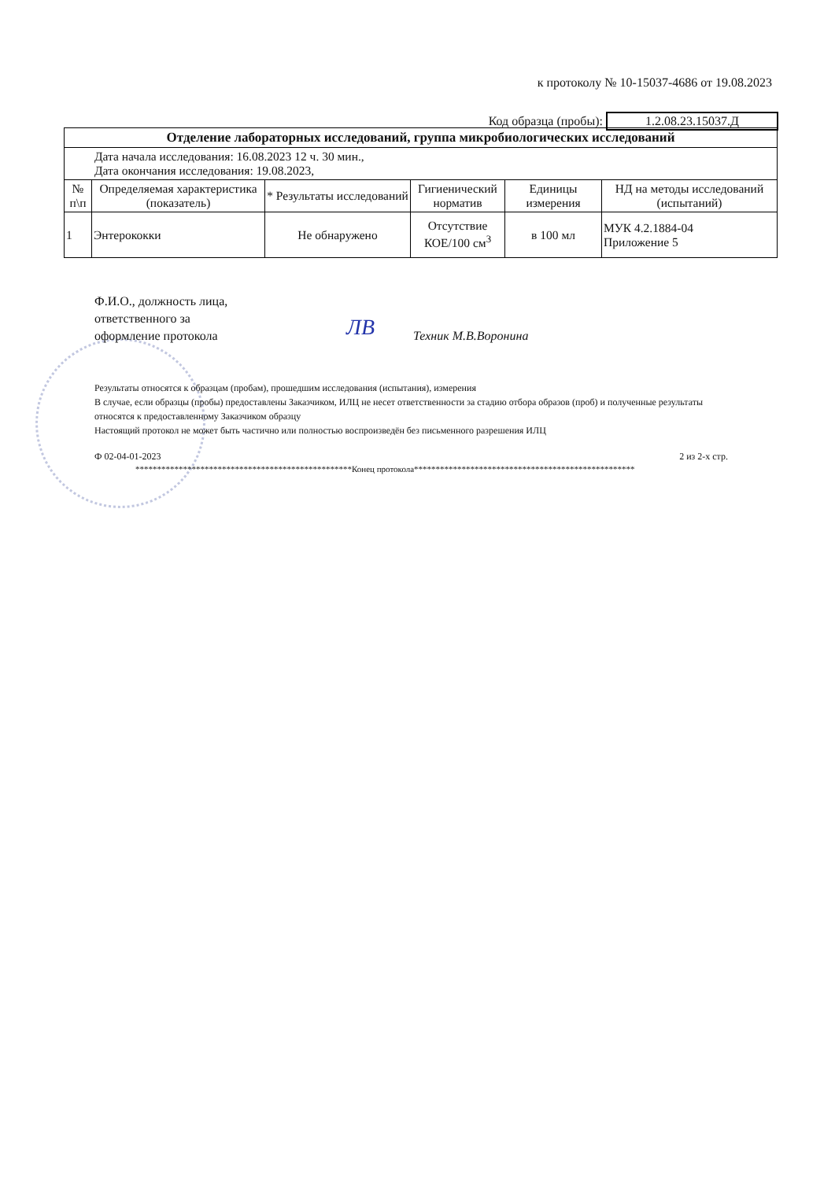к протоколу № 10-15037-4686 от 19.08.2023
Код образца (пробы): 1.2.08.23.15037.Д
| Отделение лабораторных исследований, группа микробиологических исследований | | | | | |
| Дата начала исследования: 16.08.2023 12 ч. 30 мин., Дата окончания исследования: 19.08.2023, | | | | | |
| № п\п | Определяемая характеристика (показатель) | * Результаты исследований | Гигиенический норматив | Единицы измерения | НД на методы исследований (испытаний) |
| 1 | Энтерококки | Не обнаружено | Отсутствие КОЕ/100 см<sup>3</sup> | в 100 мл | МУК 4.2.1884-04 Приложение 5 |
Ф.И.О., должность лица,
ответственного за
оформление протокола
ЛВ Техник М.В.Воронина
Результаты относятся к образцам (пробам), прошедшим исследования (испытания), измерения
В случае, если образцы (пробы) предоставлены Заказчиком, ИЛЦ не несет ответственности за стадию отбора образов (проб) и полученные результаты относятся к предоставленному Заказчиком образцу
Настоящий протокол не может быть частично или полностью воспроизведён без письменного разрешения ИЛЦ
Ф 02-04-01-2023 2 из 2-х стр.
**************************************************Конец протокола***************************************************